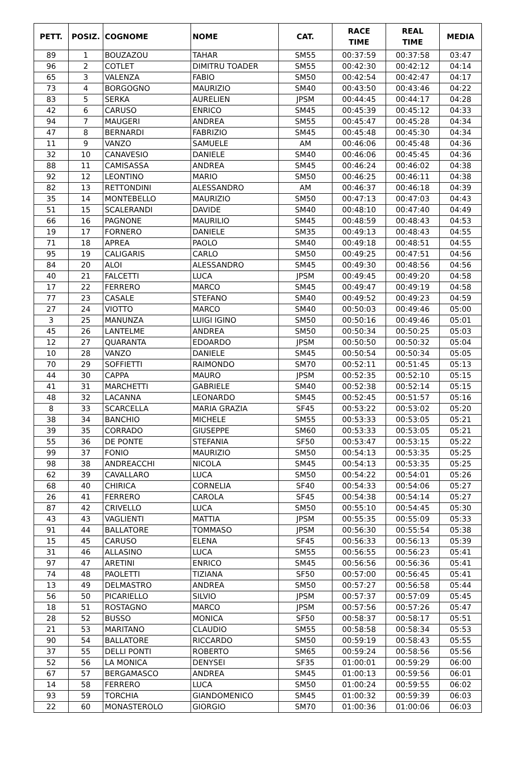| PETT. | POSIZ. | COGNOME | NOME | CAT. | RACE TIME | REAL TIME | MEDIA |
| --- | --- | --- | --- | --- | --- | --- | --- |
| 89 | 1 | BOUZAZOU | TAHAR | SM55 | 00:37:59 | 00:37:58 | 03:47 |
| 96 | 2 | COTLET | DIMITRU TOADER | SM55 | 00:42:30 | 00:42:12 | 04:14 |
| 65 | 3 | VALENZA | FABIO | SM50 | 00:42:54 | 00:42:47 | 04:17 |
| 73 | 4 | BORGOGNO | MAURIZIO | SM40 | 00:43:50 | 00:43:46 | 04:22 |
| 83 | 5 | SERKA | AURELIEN | JPSM | 00:44:45 | 00:44:17 | 04:28 |
| 42 | 6 | CARUSO | ENRICO | SM45 | 00:45:39 | 00:45:12 | 04:33 |
| 94 | 7 | MAUGERI | ANDREA | SM55 | 00:45:47 | 00:45:28 | 04:34 |
| 47 | 8 | BERNARDI | FABRIZIO | SM45 | 00:45:48 | 00:45:30 | 04:34 |
| 11 | 9 | VANZO | SAMUELE | AM | 00:46:06 | 00:45:48 | 04:36 |
| 32 | 10 | CANAVESIO | DANIELE | SM40 | 00:46:06 | 00:45:45 | 04:36 |
| 88 | 11 | CAMISASSA | ANDREA | SM45 | 00:46:24 | 00:46:02 | 04:38 |
| 92 | 12 | LEONTINO | MARIO | SM50 | 00:46:25 | 00:46:11 | 04:38 |
| 82 | 13 | RETTONDINI | ALESSANDRO | AM | 00:46:37 | 00:46:18 | 04:39 |
| 35 | 14 | MONTEBELLO | MAURIZIO | SM50 | 00:47:13 | 00:47:03 | 04:43 |
| 51 | 15 | SCALERANDI | DAVIDE | SM40 | 00:48:10 | 00:47:40 | 04:49 |
| 66 | 16 | PAGNONE | MAURILIO | SM45 | 00:48:59 | 00:48:43 | 04:53 |
| 19 | 17 | FORNERO | DANIELE | SM35 | 00:49:13 | 00:48:43 | 04:55 |
| 71 | 18 | APREA | PAOLO | SM40 | 00:49:18 | 00:48:51 | 04:55 |
| 95 | 19 | CALIGARIS | CARLO | SM50 | 00:49:25 | 00:47:51 | 04:56 |
| 84 | 20 | ALOI | ALESSANDRO | SM45 | 00:49:30 | 00:48:56 | 04:56 |
| 40 | 21 | FALCETTI | LUCA | JPSM | 00:49:45 | 00:49:20 | 04:58 |
| 17 | 22 | FERRERO | MARCO | SM45 | 00:49:47 | 00:49:19 | 04:58 |
| 77 | 23 | CASALE | STEFANO | SM40 | 00:49:52 | 00:49:23 | 04:59 |
| 27 | 24 | VIOTTO | MARCO | SM40 | 00:50:03 | 00:49:46 | 05:00 |
| 3 | 25 | MANUNZA | LUIGI IGINO | SM50 | 00:50:16 | 00:49:46 | 05:01 |
| 45 | 26 | LANTELME | ANDREA | SM50 | 00:50:34 | 00:50:25 | 05:03 |
| 12 | 27 | QUARANTA | EDOARDO | JPSM | 00:50:50 | 00:50:32 | 05:04 |
| 10 | 28 | VANZO | DANIELE | SM45 | 00:50:54 | 00:50:34 | 05:05 |
| 70 | 29 | SOFFIETTI | RAIMONDO | SM70 | 00:52:11 | 00:51:45 | 05:13 |
| 44 | 30 | CAPPA | MAURO | JPSM | 00:52:35 | 00:52:10 | 05:15 |
| 41 | 31 | MARCHETTI | GABRIELE | SM40 | 00:52:38 | 00:52:14 | 05:15 |
| 48 | 32 | LACANNA | LEONARDO | SM45 | 00:52:45 | 00:51:57 | 05:16 |
| 8 | 33 | SCARCELLA | MARIA GRAZIA | SF45 | 00:53:22 | 00:53:02 | 05:20 |
| 38 | 34 | BANCHIO | MICHELE | SM55 | 00:53:33 | 00:53:05 | 05:21 |
| 39 | 35 | CORRADO | GIUSEPPE | SM60 | 00:53:33 | 00:53:05 | 05:21 |
| 55 | 36 | DE PONTE | STEFANIA | SF50 | 00:53:47 | 00:53:15 | 05:22 |
| 99 | 37 | FONIO | MAURIZIO | SM50 | 00:54:13 | 00:53:35 | 05:25 |
| 98 | 38 | ANDREACCHI | NICOLA | SM45 | 00:54:13 | 00:53:35 | 05:25 |
| 62 | 39 | CAVALLARO | LUCA | SM50 | 00:54:22 | 00:54:01 | 05:26 |
| 68 | 40 | CHIRICA | CORNELIA | SF40 | 00:54:33 | 00:54:06 | 05:27 |
| 26 | 41 | FERRERO | CAROLA | SF45 | 00:54:38 | 00:54:14 | 05:27 |
| 87 | 42 | CRIVELLO | LUCA | SM50 | 00:55:10 | 00:54:45 | 05:30 |
| 43 | 43 | VAGLIENTI | MATTIA | JPSM | 00:55:35 | 00:55:09 | 05:33 |
| 91 | 44 | BALLATORE | TOMMASO | JPSM | 00:56:30 | 00:55:54 | 05:38 |
| 15 | 45 | CARUSO | ELENA | SF45 | 00:56:33 | 00:56:13 | 05:39 |
| 31 | 46 | ALLASINO | LUCA | SM55 | 00:56:55 | 00:56:23 | 05:41 |
| 97 | 47 | ARETINI | ENRICO | SM45 | 00:56:56 | 00:56:36 | 05:41 |
| 74 | 48 | PAOLETTI | TIZIANA | SF50 | 00:57:00 | 00:56:45 | 05:41 |
| 13 | 49 | DELMASTRO | ANDREA | SM50 | 00:57:27 | 00:56:58 | 05:44 |
| 56 | 50 | PICARIELLO | SILVIO | JPSM | 00:57:37 | 00:57:09 | 05:45 |
| 18 | 51 | ROSTAGNO | MARCO | JPSM | 00:57:56 | 00:57:26 | 05:47 |
| 28 | 52 | BUSSO | MONICA | SF50 | 00:58:37 | 00:58:17 | 05:51 |
| 21 | 53 | MARITANO | CLAUDIO | SM55 | 00:58:58 | 00:58:34 | 05:53 |
| 90 | 54 | BALLATORE | RICCARDO | SM50 | 00:59:19 | 00:58:43 | 05:55 |
| 37 | 55 | DELLI PONTI | ROBERTO | SM65 | 00:59:24 | 00:58:56 | 05:56 |
| 52 | 56 | LA MONICA | DENYSEI | SF35 | 01:00:01 | 00:59:29 | 06:00 |
| 67 | 57 | BERGAMASCO | ANDREA | SM45 | 01:00:13 | 00:59:56 | 06:01 |
| 14 | 58 | FERRERO | LUCA | SM50 | 01:00:24 | 00:59:55 | 06:02 |
| 93 | 59 | TORCHIA | GIANDOMENICO | SM45 | 01:00:32 | 00:59:39 | 06:03 |
| 22 | 60 | MONASTEROLO | GIORGIO | SM70 | 01:00:36 | 01:00:06 | 06:03 |